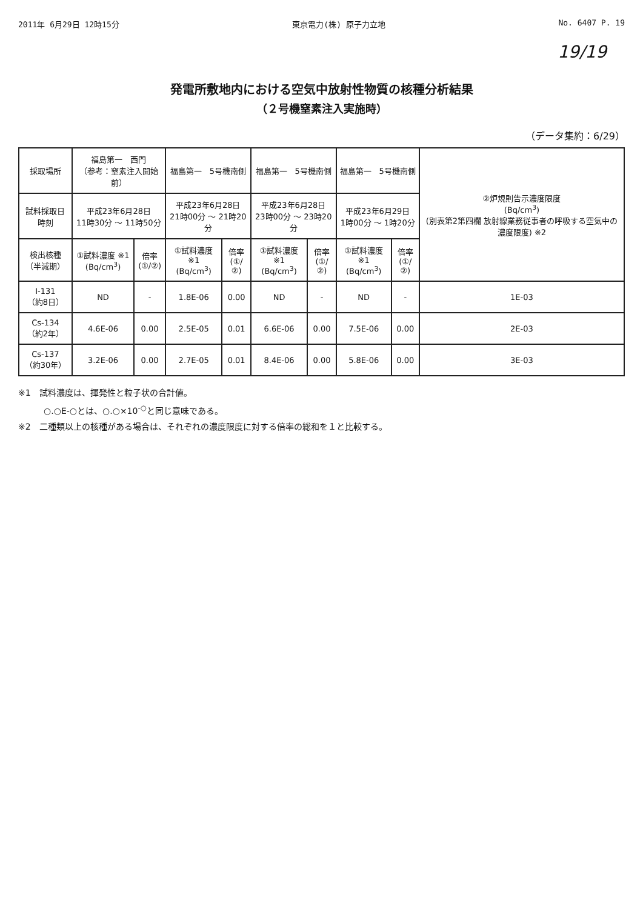2011年 6月29日 12時15分 東京電力(株) 原子力立地 No. 6407 P. 19
19/19
発電所敷地内における空気中放射性物質の核種分析結果
（２号機窒素注入実施時）
（データ集約：6/29）
| 採取場所 | 福島第一 西門 （参考：窒素注入開始前） | | 福島第一 5号機南側 | | 福島第一 5号機南側 | | 福島第一 5号機南側 | | ②炉規則告示濃度限度 (Bq/cm<sup>3</sup>) (別表第2第四欄 放射線業務従事者の呼吸する空気中の濃度限度) ※2 |
| --- | --- | --- | --- | --- | --- | --- | --- | --- | --- |
| 試料採取日時刻 | 平成23年6月28日 11時30分 ～ 11時50分 | | 平成23年6月28日 21時00分 ～ 21時20分 | | 平成23年6月28日 23時00分 ～ 23時20分 | | 平成23年6月29日 1時00分 ～ 1時20分 | | |
| 検出核種 （半減期） | ①試料濃度 ※1 (Bq/cm<sup>3</sup>) | 倍率 (①/②) | ①試料濃度 ※1 (Bq/cm<sup>3</sup>) | 倍率 (①/②) | ①試料濃度 ※1 (Bq/cm<sup>3</sup>) | 倍率 (①/②) | ①試料濃度 ※1 (Bq/cm<sup>3</sup>) | 倍率 (①/②) | |
| I-131 （約8日） | ND | - | 1.8E-06 | 0.00 | ND | - | ND | - | 1E-03 |
| Cs-134 （約2年） | 4.6E-06 | 0.00 | 2.5E-05 | 0.01 | 6.6E-06 | 0.00 | 7.5E-06 | 0.00 | 2E-03 |
| Cs-137 （約30年） | 3.2E-06 | 0.00 | 2.7E-05 | 0.01 | 8.4E-06 | 0.00 | 5.8E-06 | 0.00 | 3E-03 |
※1　試料濃度は、揮発性と粒子状の合計値。
　　　○.○E-○とは、○.○×10<sup>-○</sup>と同じ意味である。
※2　二種類以上の核種がある場合は、それぞれの濃度限度に対する倍率の総和を１と比較する。